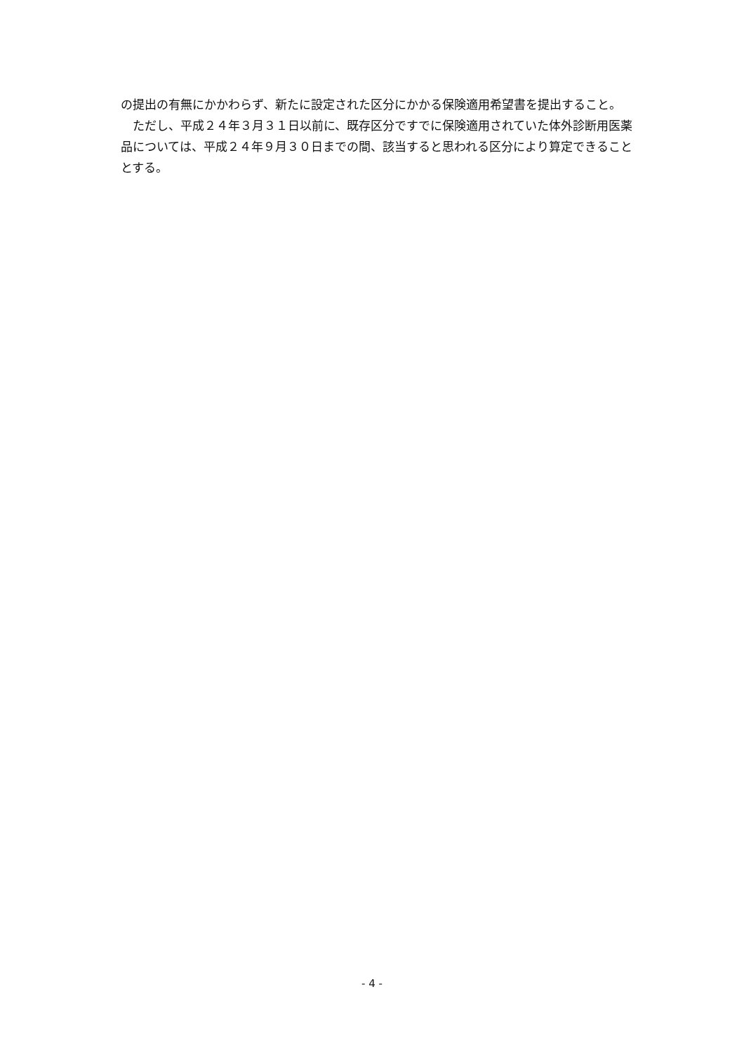の提出の有無にかかわらず、新たに設定された区分にかかる保険適用希望書を提出すること。
　ただし、平成２４年３月３１日以前に、既存区分ですでに保険適用されていた体外診断用医薬品については、平成２４年９月３０日までの間、該当すると思われる区分により算定できることとする。
- 4 -